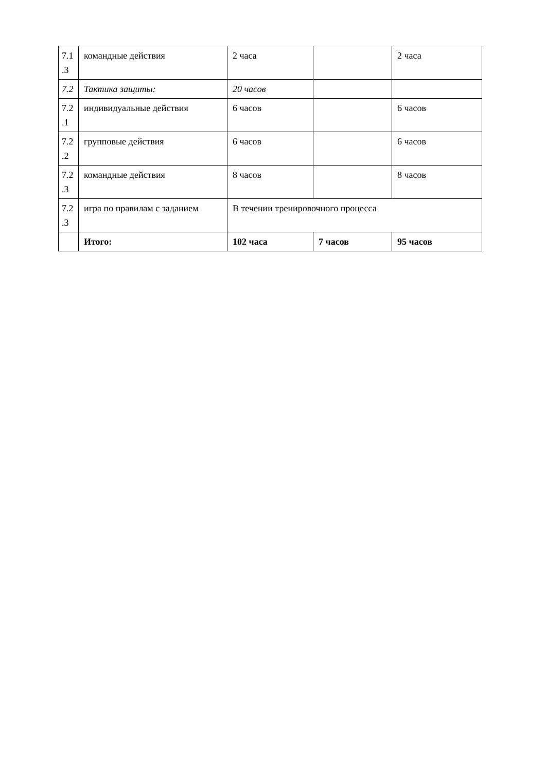| 7.1 .3 | командные действия | 2 часа | | 2 часа |
| 7.2 | Тактика защиты: | 20 часов | | |
| 7.2 .1 | индивидуальные действия | 6 часов | | 6 часов |
| 7.2 .2 | групповые действия | 6 часов | | 6 часов |
| 7.2 .3 | командные действия | 8 часов | | 8 часов |
| 7.2 .3 | игра по правилам с заданием | В течении тренировочного процесса | | |
| | Итого: | 102 часа | 7 часов | 95 часов |